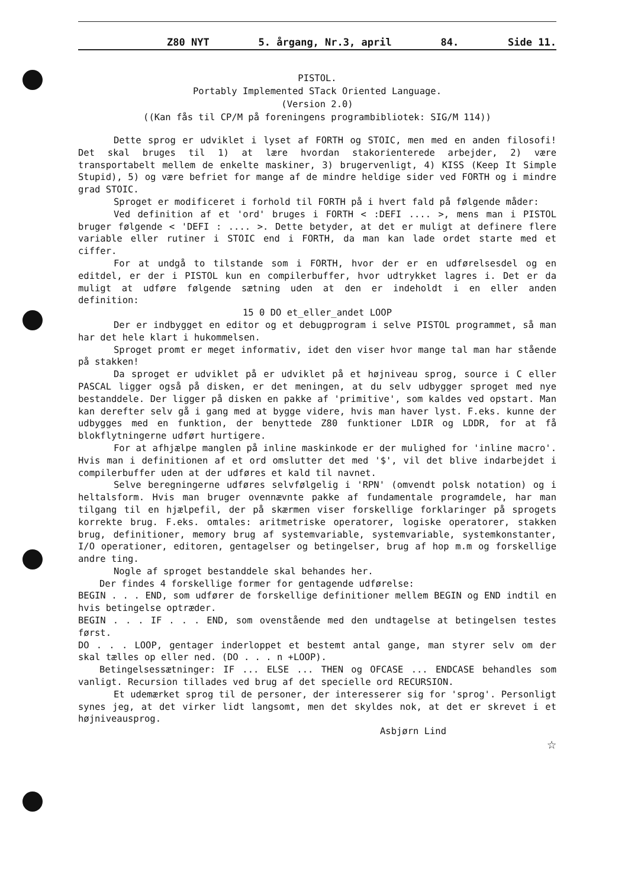Z80 NYT 5. årgang, Nr.3, april 84. Side 11.
PISTOL.
Portably Implemented STack Oriented Language.
(Version 2.0)
((Kan fås til CP/M på foreningens programbibliotek: SIG/M 114))
Dette sprog er udviklet i lyset af FORTH og STOIC, men med en anden filosofi! Det skal bruges til 1) at lære hvordan stakorienterede arbejder, 2) være transportabelt mellem de enkelte maskiner, 3) brugervenligt, 4) KISS (Keep It Simple Stupid), 5) og være befriet for mange af de mindre heldige sider ved FORTH og i mindre grad STOIC.
Sproget er modificeret i forhold til FORTH på i hvert fald på følgende måder:
Ved definition af et 'ord' bruges i FORTH < :DEFI .... >, mens man i PISTOL bruger følgende < 'DEFI : .... >. Dette betyder, at det er muligt at definere flere variable eller rutiner i STOIC end i FORTH, da man kan lade ordet starte med et ciffer.
For at undgå to tilstande som i FORTH, hvor der er en udførelsesdel og en editdel, er der i PISTOL kun en compilerbuffer, hvor udtrykket lagres i. Det er da muligt at udføre følgende sætning uden at den er indeholdt i en eller anden definition:
15 0 DO et_eller_andet LOOP
Der er indbygget en editor og et debugprogram i selve PISTOL programmet, så man har det hele klart i hukommelsen.
Sproget promt er meget informativ, idet den viser hvor mange tal man har stående på stakken!
Da sproget er udviklet på er udviklet på et højniveau sprog, source i C eller PASCAL ligger også på disken, er det meningen, at du selv udbygger sproget med nye bestanddele. Der ligger på disken en pakke af 'primitive', som kaldes ved opstart. Man kan derefter selv gå i gang med at bygge videre, hvis man haver lyst. F.eks. kunne der udbygges med en funktion, der benyttede Z80 funktioner LDIR og LDDR, for at få blokflytningerne udført hurtigere.
For at afhjælpe manglen på inline maskinkode er der mulighed for 'inline macro'. Hvis man i definitionen af et ord omslutter det med '$', vil det blive indarbejdet i compilerbuffer uden at der udføres et kald til navnet.
Selve beregningerne udføres selvfølgelig i 'RPN' (omvendt polsk notation) og i heltalsform. Hvis man bruger ovennævnte pakke af fundamentale programdele, har man tilgang til en hjælpefil, der på skærmen viser forskellige forklaringer på sprogets korrekte brug. F.eks. omtales: aritmetriske operatorer, logiske operatorer, stakken brug, definitioner, memory brug af systemvariable, systemvariable, systemkonstanter, I/O operationer, editoren, gentagelser og betingelser, brug af hop m.m og forskellige andre ting.
Nogle af sproget bestanddele skal behandes her.
Der findes 4 forskellige former for gentagende udførelse:
BEGIN . . . END, som udfører de forskellige definitioner mellem BEGIN og END indtil en hvis betingelse optræder.
BEGIN . . . IF . . . END, som ovenstående med den undtagelse at betingelsen testes først.
DO . . . LOOP, gentager inderloppet et bestemt antal gange, man styrer selv om der skal tælles op eller ned. (DO . . . n +LOOP).
Betingelsessætninger: IF ... ELSE ... THEN og OFCASE ... ENDCASE behandles som vanligt. Recursion tillades ved brug af det specielle ord RECURSION.
Et udemærket sprog til de personer, der interesserer sig for 'sprog'. Personligt synes jeg, at det virker lidt langsomt, men det skyldes nok, at det er skrevet i et højniveausprog.
Asbjørn Lind
☆